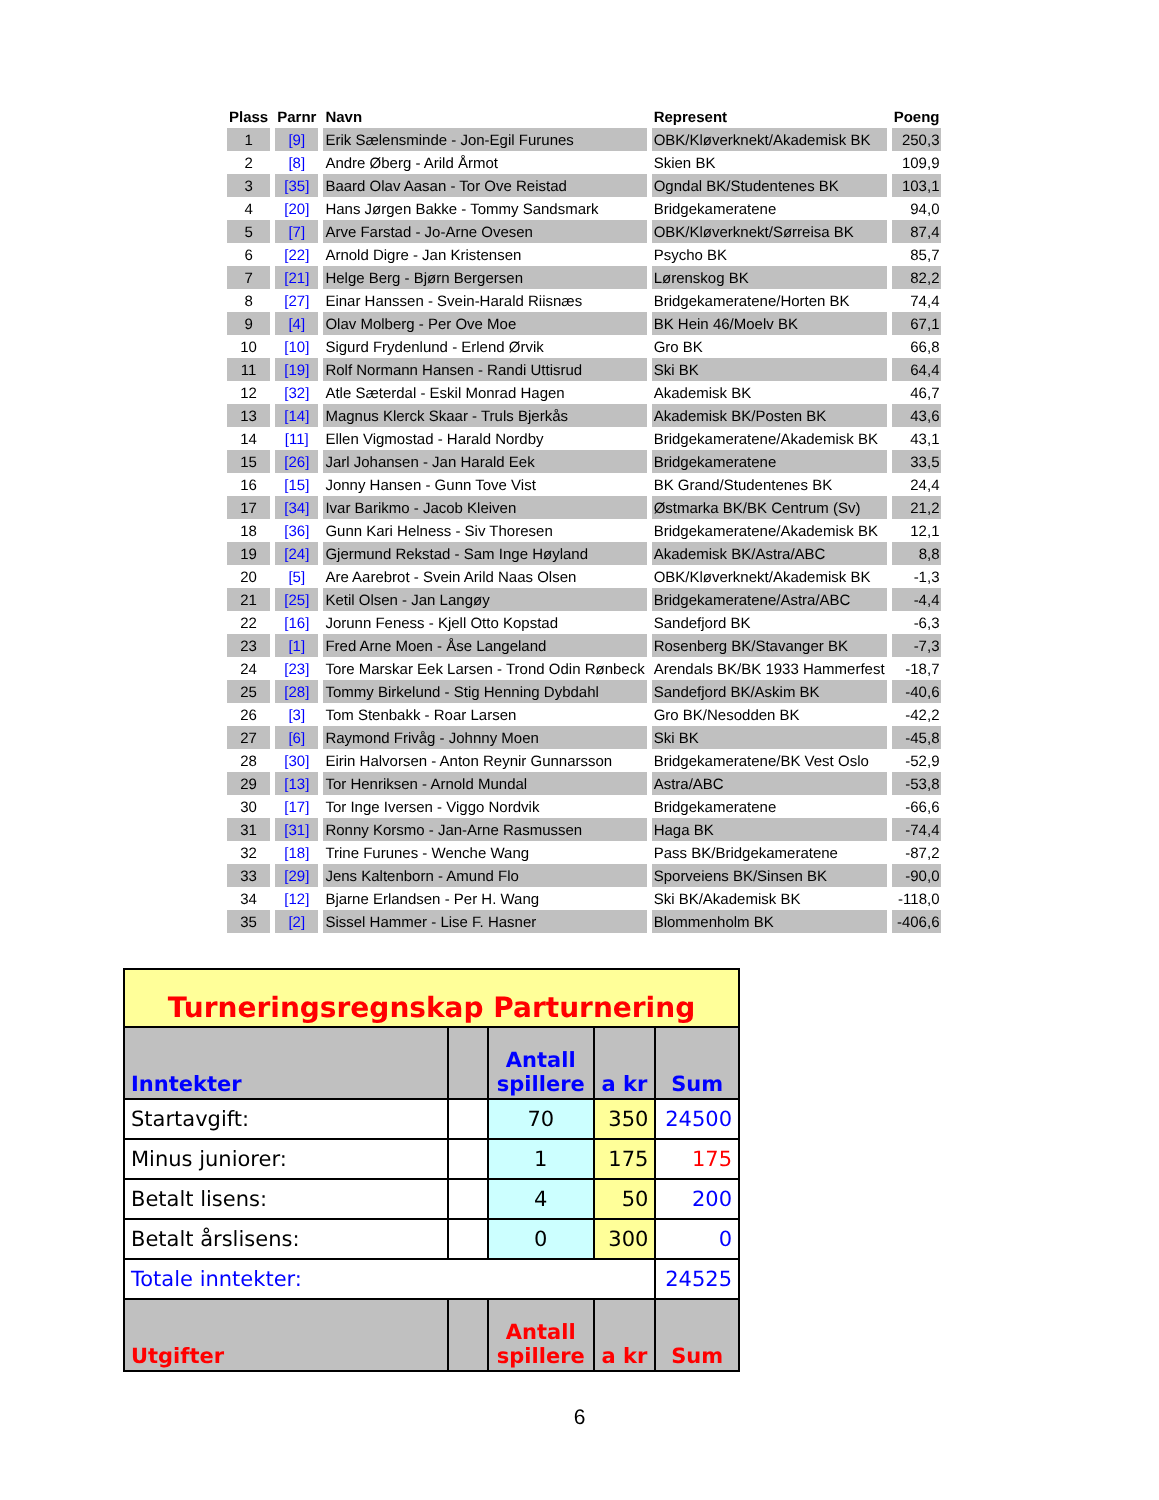| Plass | Parnr | Navn | Represent | Poeng |
| --- | --- | --- | --- | --- |
| 1 | [9] | Erik Sælensminde - Jon-Egil Furunes | OBK/Kløverknekt/Akademisk BK | 250,3 |
| 2 | [8] | Andre Øberg - Arild Årmot | Skien BK | 109,9 |
| 3 | [35] | Baard Olav Aasan - Tor Ove Reistad | Ogndal BK/Studentenes BK | 103,1 |
| 4 | [20] | Hans Jørgen Bakke - Tommy Sandsmark | Bridgekameratene | 94,0 |
| 5 | [7] | Arve Farstad - Jo-Arne Ovesen | OBK/Kløverknekt/Sørreisa BK | 87,4 |
| 6 | [22] | Arnold Digre - Jan Kristensen | Psycho BK | 85,7 |
| 7 | [21] | Helge Berg - Bjørn Bergersen | Lørenskog BK | 82,2 |
| 8 | [27] | Einar Hanssen - Svein-Harald Riisnæs | Bridgekameratene/Horten BK | 74,4 |
| 9 | [4] | Olav Molberg - Per Ove Moe | BK Hein 46/Moelv BK | 67,1 |
| 10 | [10] | Sigurd Frydenlund - Erlend Ørvik | Gro BK | 66,8 |
| 11 | [19] | Rolf Normann Hansen - Randi Uttisrud | Ski BK | 64,4 |
| 12 | [32] | Atle Sæterdal - Eskil Monrad Hagen | Akademisk BK | 46,7 |
| 13 | [14] | Magnus Klerck Skaar - Truls Bjerkås | Akademisk BK/Posten BK | 43,6 |
| 14 | [11] | Ellen Vigmostad - Harald Nordby | Bridgekameratene/Akademisk BK | 43,1 |
| 15 | [26] | Jarl Johansen - Jan Harald Eek | Bridgekameratene | 33,5 |
| 16 | [15] | Jonny Hansen - Gunn Tove Vist | BK Grand/Studentenes BK | 24,4 |
| 17 | [34] | Ivar Barikmo - Jacob Kleiven | Østmarka BK/BK Centrum (Sv) | 21,2 |
| 18 | [36] | Gunn Kari Helness - Siv Thoresen | Bridgekameratene/Akademisk BK | 12,1 |
| 19 | [24] | Gjermund Rekstad - Sam Inge Høyland | Akademisk BK/Astra/ABC | 8,8 |
| 20 | [5] | Are Aarebrot - Svein Arild Naas Olsen | OBK/Kløverknekt/Akademisk BK | -1,3 |
| 21 | [25] | Ketil Olsen - Jan Langøy | Bridgekameratene/Astra/ABC | -4,4 |
| 22 | [16] | Jorunn Feness - Kjell Otto Kopstad | Sandefjord BK | -6,3 |
| 23 | [1] | Fred Arne Moen - Åse Langeland | Rosenberg BK/Stavanger BK | -7,3 |
| 24 | [23] | Tore Marskar Eek Larsen - Trond Odin Rønbeck | Arendals BK/BK 1933 Hammerfest | -18,7 |
| 25 | [28] | Tommy Birkelund - Stig Henning Dybdahl | Sandefjord BK/Askim BK | -40,6 |
| 26 | [3] | Tom Stenbakk - Roar Larsen | Gro BK/Nesodden BK | -42,2 |
| 27 | [6] | Raymond Frivåg - Johnny Moen | Ski BK | -45,8 |
| 28 | [30] | Eirin Halvorsen - Anton Reynir Gunnarsson | Bridgekameratene/BK Vest Oslo | -52,9 |
| 29 | [13] | Tor Henriksen - Arnold Mundal | Astra/ABC | -53,8 |
| 30 | [17] | Tor Inge Iversen - Viggo Nordvik | Bridgekameratene | -66,6 |
| 31 | [31] | Ronny Korsmo - Jan-Arne Rasmussen | Haga BK | -74,4 |
| 32 | [18] | Trine Furunes - Wenche Wang | Pass BK/Bridgekameratene | -87,2 |
| 33 | [29] | Jens Kaltenborn - Amund Flo | Sporveiens BK/Sinsen BK | -90,0 |
| 34 | [12] | Bjarne Erlandsen - Per H. Wang | Ski BK/Akademisk BK | -118,0 |
| 35 | [2] | Sissel Hammer - Lise F. Hasner | Blommenholm BK | -406,6 |
| Turneringsregnskap Parturnering | | | | |
| Inntekter | | Antall spillere | a kr | Sum |
| Startavgift: | | 70 | 350 | 24500 |
| Minus juniorer: | | 1 | 175 | 175 |
| Betalt lisens: | | 4 | 50 | 200 |
| Betalt årslisens: | | 0 | 300 | 0 |
| Totale inntekter: | | | | 24525 |
| Utgifter | | Antall spillere | a kr | Sum |
6